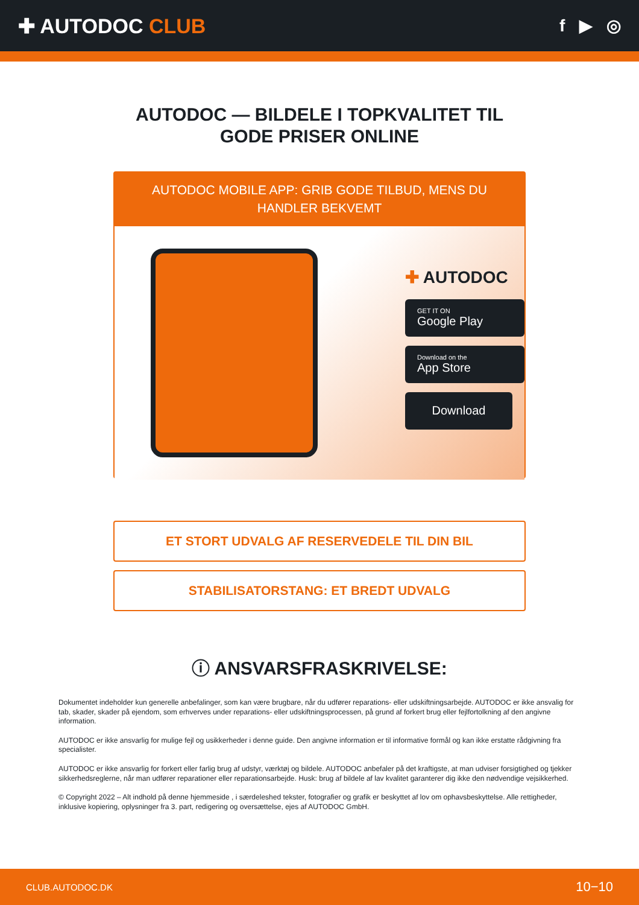✚ AUTODOC CLUB
f ▶ ◎
AUTODOC — BILDELE I TOPKVALITET TIL GODE PRISER ONLINE
AUTODOC MOBILE APP: GRIB GODE TILBUD, MENS DU HANDLER BEKVEMT
✚ AUTODOC
GET IT ON
Google Play
Download on the
App Store
Download
ET STORT UDVALG AF RESERVEDELE TIL DIN BIL
STABILISATORSTANG: ET BREDT UDVALG
ⓘ ANSVARSFRASKRIVELSE:
Dokumentet indeholder kun generelle anbefalinger, som kan være brugbare, når du udfører reparations- eller udskiftningsarbejde. AUTODOC er ikke ansvalig for tab, skader, skader på ejendom, som erhverves under reparations- eller udskiftningsprocessen, på grund af forkert brug eller fejlfortolkning af den angivne information.
AUTODOC er ikke ansvarlig for mulige fejl og usikkerheder i denne guide. Den angivne information er til informative formål og kan ikke erstatte rådgivning fra specialister.
AUTODOC er ikke ansvarlig for forkert eller farlig brug af udstyr, værktøj og bildele. AUTODOC anbefaler på det kraftigste, at man udviser forsigtighed og tjekker sikkerhedsreglerne, når man udfører reparationer eller reparationsarbejde. Husk: brug af bildele af lav kvalitet garanterer dig ikke den nødvendige vejsikkerhed.
© Copyright 2022 – Alt indhold på denne hjemmeside , i særdeleshed tekster, fotografier og grafik er beskyttet af lov om ophavsbeskyttelse. Alle rettigheder, inklusive kopiering, oplysninger fra 3. part, redigering og oversættelse, ejes af AUTODOC GmbH.
CLUB.AUTODOC.DK 10−10